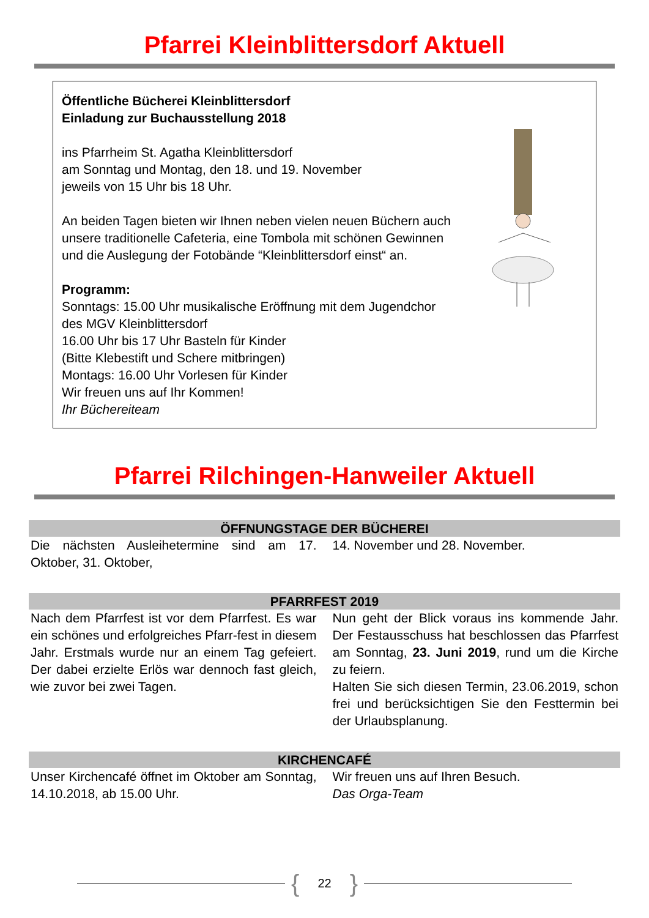Pfarrei Kleinblittersdorf Aktuell
Öffentliche Bücherei Kleinblittersdorf
Einladung zur Buchausstellung 2018
ins Pfarrheim St. Agatha Kleinblittersdorf
am Sonntag und Montag, den 18. und 19. November
jeweils von 15 Uhr bis 18 Uhr.
An beiden Tagen bieten wir Ihnen neben vielen neuen Büchern auch unsere traditionelle Cafeteria, eine Tombola mit schönen Gewinnen und die Auslegung der Fotobände “Kleinblittersdorf einst“ an.
Programm:
Sonntags: 15.00 Uhr musikalische Eröffnung mit dem Jugendchor des MGV Kleinblittersdorf
16.00 Uhr bis 17 Uhr Basteln für Kinder
(Bitte Klebestift und Schere mitbringen)
Montags: 16.00 Uhr Vorlesen für Kinder
Wir freuen uns auf Ihr Kommen!
Ihr Büchereiteam
Pfarrei Rilchingen-Hanweiler Aktuell
ÖFFNUNGSTAGE DER BÜCHEREI
Die nächsten Ausleihetermine sind am 17. Oktober, 31. Oktober,
14. November und 28. November.
PFARRFEST 2019
Nach dem Pfarrfest ist vor dem Pfarrfest. Es war ein schönes und erfolgreiches Pfarr-fest in diesem Jahr. Erstmals wurde nur an einem Tag gefeiert. Der dabei erzielte Erlös war dennoch fast gleich, wie zuvor bei zwei Tagen.
Nun geht der Blick voraus ins kommende Jahr. Der Festausschuss hat beschlossen das Pfarrfest am Sonntag, 23. Juni 2019, rund um die Kirche zu feiern.
Halten Sie sich diesen Termin, 23.06.2019, schon frei und berücksichtigen Sie den Festtermin bei der Urlaubsplanung.
KIRCHENCAFÉ
Unser Kirchencafé öffnet im Oktober am Sonntag, 14.10.2018, ab 15.00 Uhr.
Wir freuen uns auf Ihren Besuch.
Das Orga-Team
{ 22 }